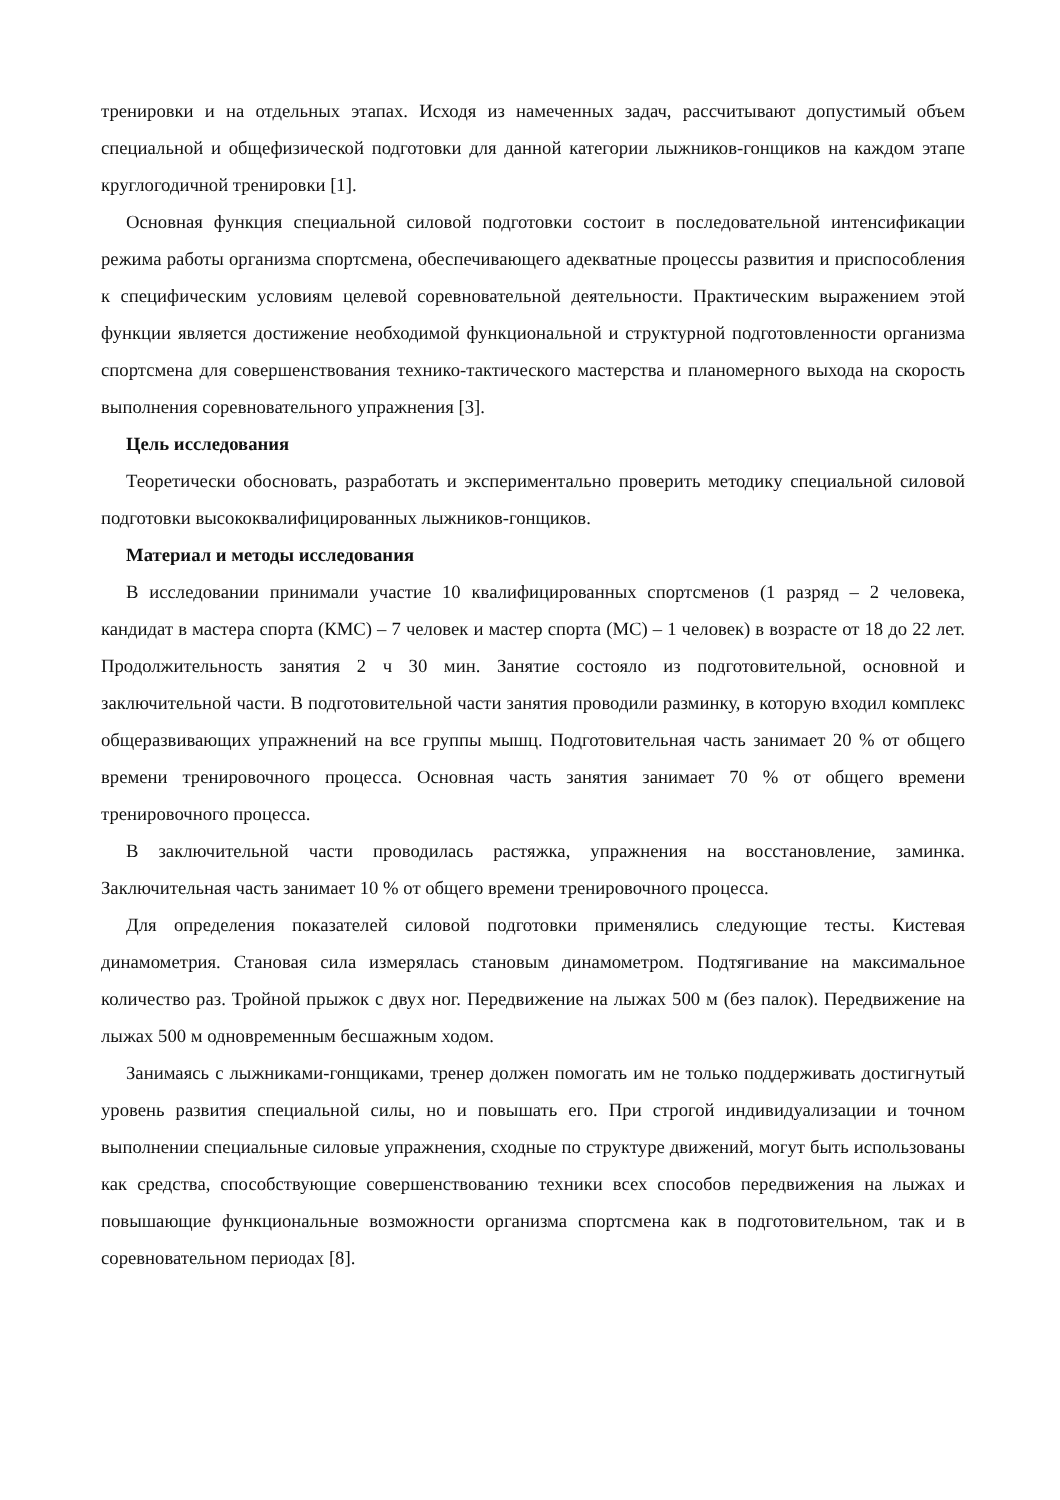тренировки и на отдельных этапах. Исходя из намеченных задач, рассчитывают допустимый объем специальной и общефизической подготовки для данной категории лыжников-гонщиков на каждом этапе круглогодичной тренировки [1].
Основная функция специальной силовой подготовки состоит в последовательной интенсификации режима работы организма спортсмена, обеспечивающего адекватные процессы развития и приспособления к специфическим условиям целевой соревновательной деятельности. Практическим выражением этой функции является достижение необходимой функциональной и структурной подготовленности организма спортсмена для совершенствования технико-тактического мастерства и планомерного выхода на скорость выполнения соревновательного упражнения [3].
Цель исследования
Теоретически обосновать, разработать и экспериментально проверить методику специальной силовой подготовки высококвалифицированных лыжников-гонщиков.
Материал и методы исследования
В исследовании принимали участие 10 квалифицированных спортсменов (1 разряд – 2 человека, кандидат в мастера спорта (КМС) – 7 человек и мастер спорта (МС) – 1 человек) в возрасте от 18 до 22 лет. Продолжительность занятия 2 ч 30 мин. Занятие состояло из подготовительной, основной и заключительной части. В подготовительной части занятия проводили разминку, в которую входил комплекс общеразвивающих упражнений на все группы мышц. Подготовительная часть занимает 20 % от общего времени тренировочного процесса. Основная часть занятия занимает 70 % от общего времени тренировочного процесса.
В заключительной части проводилась растяжка, упражнения на восстановление, заминка. Заключительная часть занимает 10 % от общего времени тренировочного процесса.
Для определения показателей силовой подготовки применялись следующие тесты. Кистевая динамометрия. Становая сила измерялась становым динамометром. Подтягивание на максимальное количество раз. Тройной прыжок с двух ног. Передвижение на лыжах 500 м (без палок). Передвижение на лыжах 500 м одновременным бесшажным ходом.
Занимаясь с лыжниками-гонщиками, тренер должен помогать им не только поддерживать достигнутый уровень развития специальной силы, но и повышать его. При строгой индивидуализации и точном выполнении специальные силовые упражнения, сходные по структуре движений, могут быть использованы как средства, способствующие совершенствованию техники всех способов передвижения на лыжах и повышающие функциональные возможности организма спортсмена как в подготовительном, так и в соревновательном периодах [8].